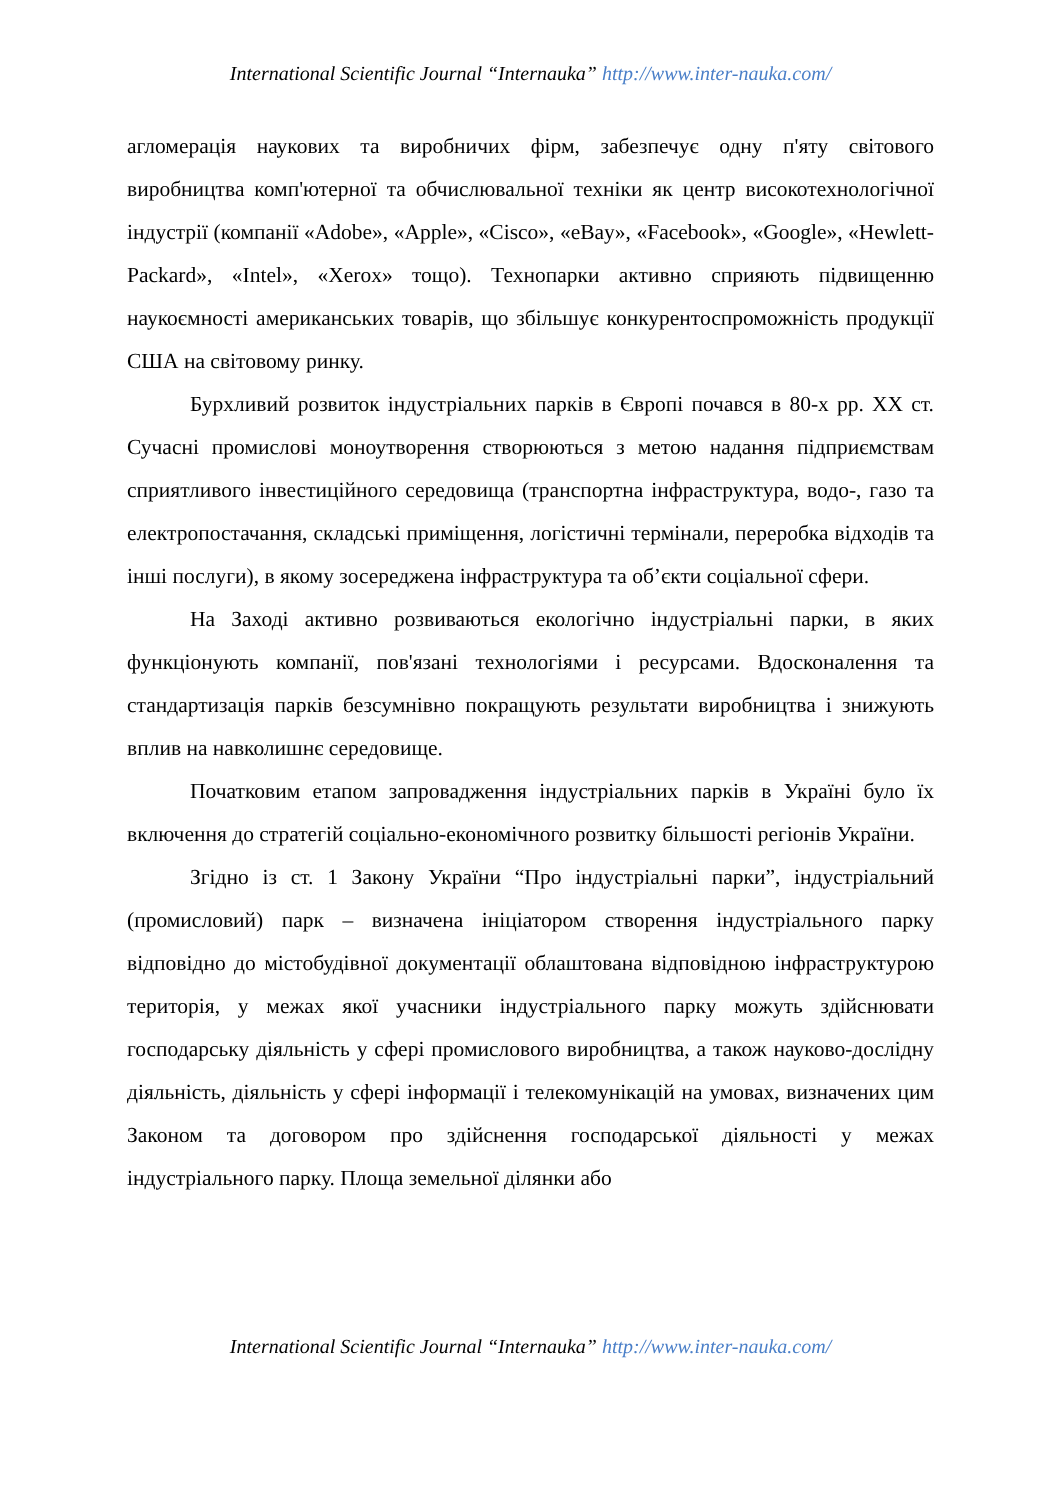International Scientific Journal “Internauka” http://www.inter-nauka.com/
агломерація наукових та виробничих фірм, забезпечує одну п'яту світового виробництва комп'ютерної та обчислювальної техніки як центр високотехнологічної індустрії (компанії «Adobe», «Apple», «Cisco», «eBay», «Facebook», «Google», «Hewlett-Packard», «Intel», «Xerox» тощо). Технопарки активно сприяють підвищенню наукоємності американських товарів, що збільшує конкурентоспроможність продукції США на світовому ринку.
Бурхливий розвиток індустріальних парків в Європі почався в 80-х рр. XX ст. Сучасні промислові моноутворення створюються з метою надання підприємствам сприятливого інвестиційного середовища (транспортна інфраструктура, водо-, газо та електропостачання, складські приміщення, логістичні термінали, переробка відходів та інші послуги), в якому зосереджена інфраструктура та об’єкти соціальної сфери.
На Заході активно розвиваються екологічно індустріальні парки, в яких функціонують компанії, пов'язані технологіями і ресурсами. Вдосконалення та стандартизація парків безсумнівно покращують результати виробництва і знижують вплив на навколишнє середовище.
Початковим етапом запровадження індустріальних парків в Україні було їх включення до стратегій соціально-економічного розвитку більшості регіонів України.
Згідно із ст. 1 Закону України “Про індустріальні парки”, індустріальний (промисловий) парк – визначена ініціатором створення індустріального парку відповідно до містобудівної документації облаштована відповідною інфраструктурою територія, у межах якої учасники індустріального парку можуть здійснювати господарську діяльність у сфері промислового виробництва, а також науково-дослідну діяльність, діяльність у сфері інформації і телекомунікацій на умовах, визначених цим Законом та договором про здійснення господарської діяльності у межах індустріального парку. Площа земельної ділянки або
International Scientific Journal “Internauka” http://www.inter-nauka.com/